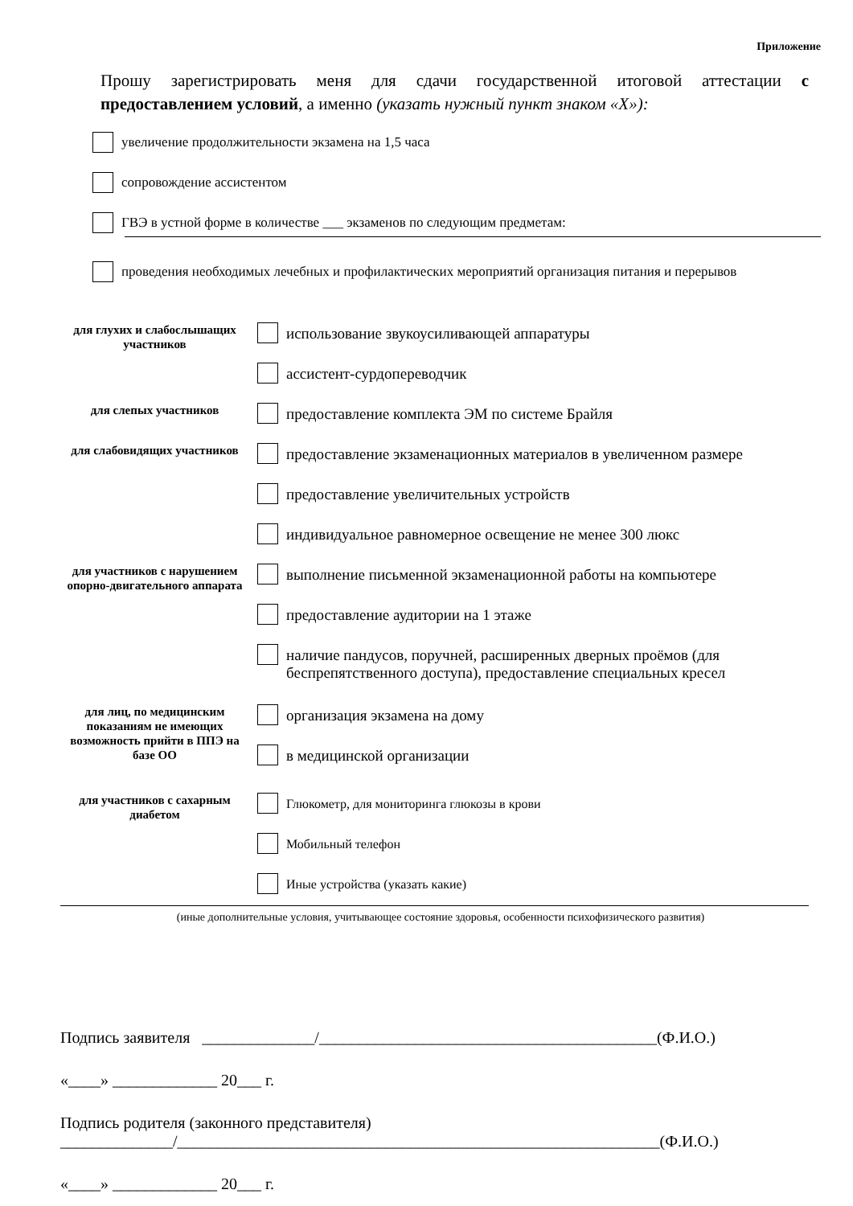Приложение
Прошу зарегистрировать меня для сдачи государственной итоговой аттестации с предоставлением условий, а именно (указать нужный пункт знаком «Х»):
увеличение продолжительности экзамена на 1,5 часа
сопровождение ассистентом
ГВЭ в устной форме в количестве ___ экзаменов по следующим предметам:
проведения необходимых лечебных и профилактических мероприятий организация питания и перерывов
для глухих и слабослышащих участников
использование звукоусиливающей аппаратуры
ассистент-сурдопереводчик
для слепых участников
предоставление комплекта ЭМ по системе Брайля
для слабовидящих участников
предоставление экзаменационных материалов в увеличенном размере
предоставление увеличительных устройств
индивидуальное равномерное освещение не менее 300 люкс
для участников с нарушением опорно-двигательного аппарата
выполнение письменной экзаменационной работы на компьютере
предоставление аудитории на 1 этаже
наличие пандусов, поручней, расширенных дверных проёмов (для беспрепятственного доступа), предоставление специальных кресел
для лиц, по медицинским показаниям не имеющих возможность прийти в ППЭ на базе ОО
организация экзамена на дому
в медицинской организации
для участников с сахарным диабетом
Глюкометр, для мониторинга глюкозы в крови
Мобильный телефон
Иные устройства (указать какие)
(иные дополнительные условия, учитывающее состояние здоровья, особенности психофизического развития)
Подпись заявителя ______________/__________________________________________(Ф.И.О.)
«____» _____________ 20___ г.
Подпись родителя (законного представителя)
______________/____________________________________________________________(Ф.И.О.)
«____» _____________ 20___ г.